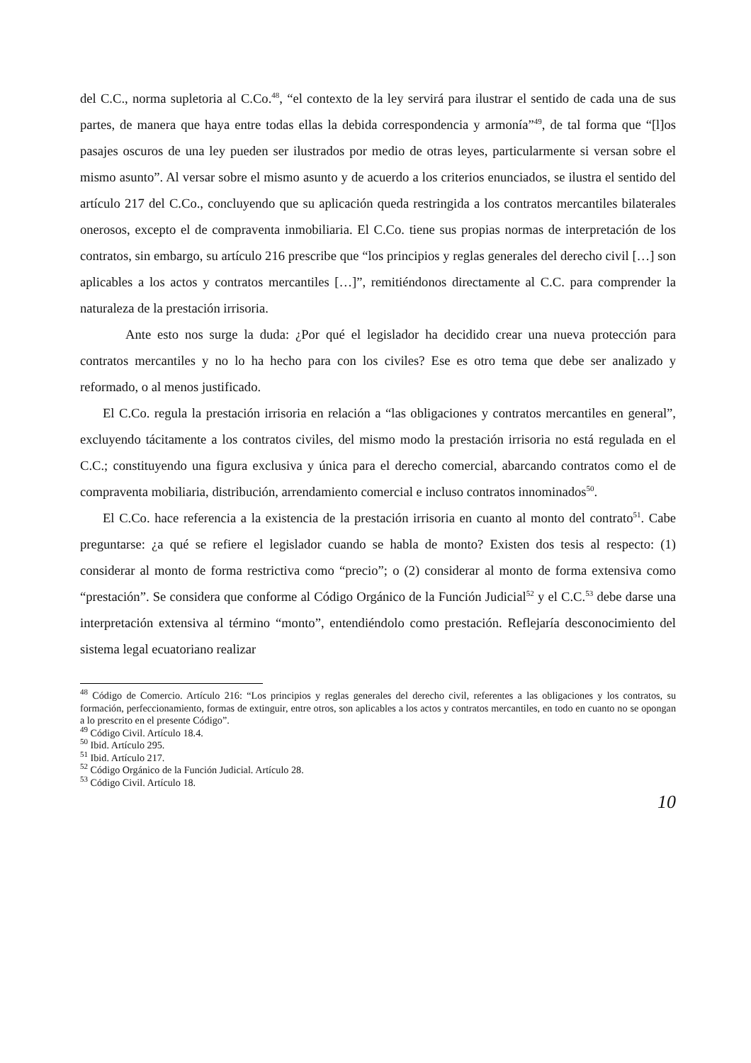del C.C., norma supletoria al C.Co.<sup>48</sup>, “el contexto de la ley servirá para ilustrar el sentido de cada una de sus partes, de manera que haya entre todas ellas la debida correspondencia y armonía”<sup>49</sup>, de tal forma que “[l]os pasajes oscuros de una ley pueden ser ilustrados por medio de otras leyes, particularmente si versan sobre el mismo asunto”. Al versar sobre el mismo asunto y de acuerdo a los criterios enunciados, se ilustra el sentido del artículo 217 del C.Co., concluyendo que su aplicación queda restringida a los contratos mercantiles bilaterales onerosos, excepto el de compraventa inmobiliaria. El C.Co. tiene sus propias normas de interpretación de los contratos, sin embargo, su artículo 216 prescribe que “los principios y reglas generales del derecho civil […] son aplicables a los actos y contratos mercantiles […]”, remitiéndonos directamente al C.C. para comprender la naturaleza de la prestación irrisoria.
Ante esto nos surge la duda: ¿Por qué el legislador ha decidido crear una nueva protección para contratos mercantiles y no lo ha hecho para con los civiles? Ese es otro tema que debe ser analizado y reformado, o al menos justificado.
El C.Co. regula la prestación irrisoria en relación a “las obligaciones y contratos mercantiles en general”, excluyendo tácitamente a los contratos civiles, del mismo modo la prestación irrisoria no está regulada en el C.C.; constituyendo una figura exclusiva y única para el derecho comercial, abarcando contratos como el de compraventa mobiliaria, distribución, arrendamiento comercial e incluso contratos innominados<sup>50</sup>.
El C.Co. hace referencia a la existencia de la prestación irrisoria en cuanto al monto del contrato<sup>51</sup>. Cabe preguntarse: ¿a qué se refiere el legislador cuando se habla de monto? Existen dos tesis al respecto: (1) considerar al monto de forma restrictiva como “precio”; o (2) considerar al monto de forma extensiva como “prestación”. Se considera que conforme al Código Orgánico de la Función Judicial<sup>52</sup> y el C.C.<sup>53</sup> debe darse una interpretación extensiva al término “monto”, entendiéndolo como prestación. Reflejaría desconocimiento del sistema legal ecuatoriano realizar
<sup>48</sup> Código de Comercio. Artículo 216: “Los principios y reglas generales del derecho civil, referentes a las obligaciones y los contratos, su formación, perfeccionamiento, formas de extinguir, entre otros, son aplicables a los actos y contratos mercantiles, en todo en cuanto no se opongan a lo prescrito en el presente Código”.
<sup>49</sup> Código Civil. Artículo 18.4.
<sup>50</sup> Ibid. Artículo 295.
<sup>51</sup> Ibid. Artículo 217.
<sup>52</sup> Código Orgánico de la Función Judicial. Artículo 28.
<sup>53</sup> Código Civil. Artículo 18.
10